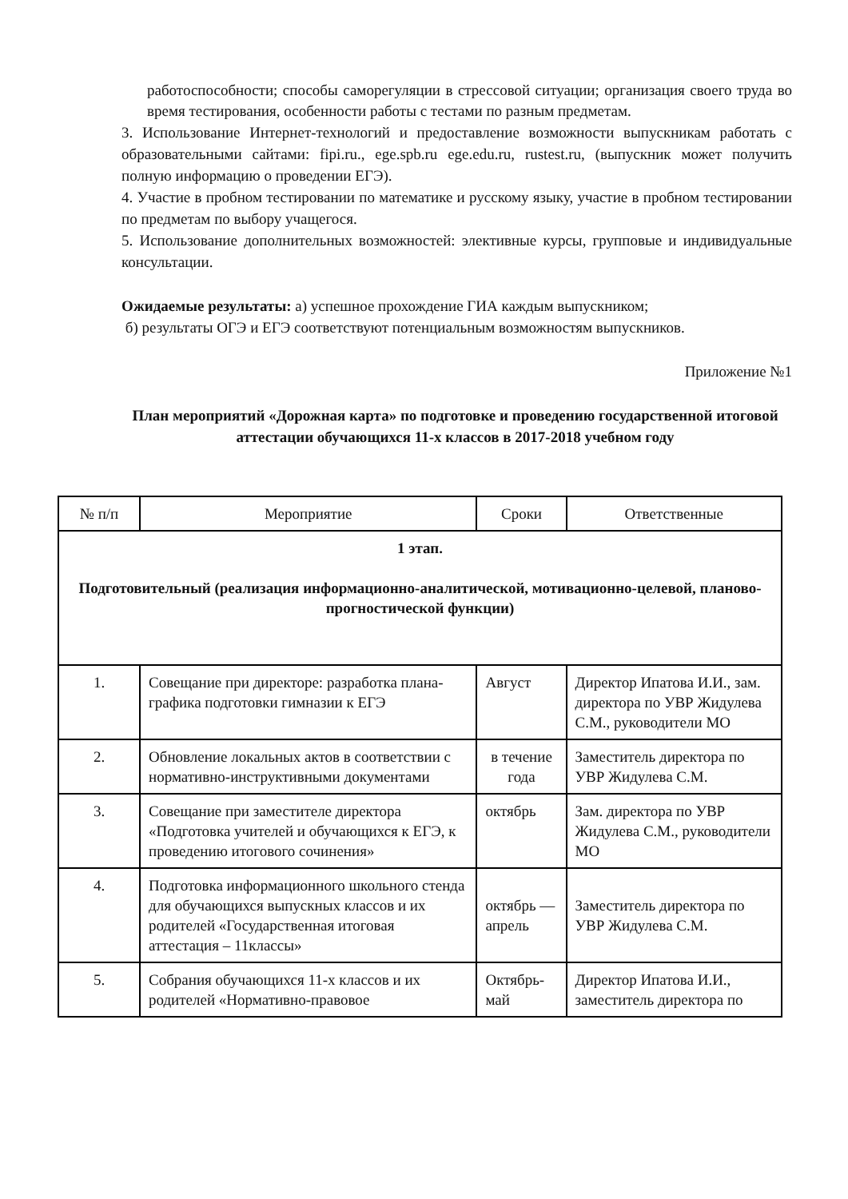работоспособности; способы саморегуляции в стрессовой ситуации; организация своего труда во время тестирования, особенности работы с тестами по разным предметам.
3. Использование Интернет-технологий и предоставление возможности выпускникам работать с образовательными сайтами: fipi.ru., ege.spb.ru ege.edu.ru, rustest.ru, (выпускник может получить полную информацию о проведении ЕГЭ).
4. Участие в пробном тестировании по математике и русскому языку, участие в пробном тестировании по предметам по выбору учащегося.
5. Использование дополнительных возможностей: элективные курсы, групповые и индивидуальные консультации.
Ожидаемые результаты: а) успешное прохождение ГИА каждым выпускником;
б) результаты ОГЭ и ЕГЭ соответствуют потенциальным возможностям выпускников.
Приложение №1
План мероприятий «Дорожная карта» по подготовке и проведению государственной итоговой аттестации обучающихся 11-х классов в 2017-2018 учебном году
| № п/п | Мероприятие | Сроки | Ответственные |
| 1 этап. Подготовительный (реализация информационно-аналитической, мотивационно-целевой, планово-прогностической функции) | | | |
| 1. | Совещание при директоре: разработка плана-графика подготовки гимназии к ЕГЭ | Август | Директор Ипатова И.И., зам. директора по УВР Жидулева С.М., руководители МО |
| 2. | Обновление локальных актов в соответствии с нормативно-инструктивными документами | в течение года | Заместитель директора по УВР Жидулева С.М. |
| 3. | Совещание при заместителе директора «Подготовка учителей и обучающихся к ЕГЭ, к проведению итогового сочинения» | октябрь | Зам. директора по УВР Жидулева С.М., руководители МО |
| 4. | Подготовка информационного школьного стенда для обучающихся выпускных классов и их родителей «Государственная итоговая аттестация – 11классы» | октябрь — апрель | Заместитель директора по УВР Жидулева С.М. |
| 5. | Собрания обучающихся 11-х классов и их родителей «Нормативно-правовое | Октябрь-май | Директор Ипатова И.И., заместитель директора по |